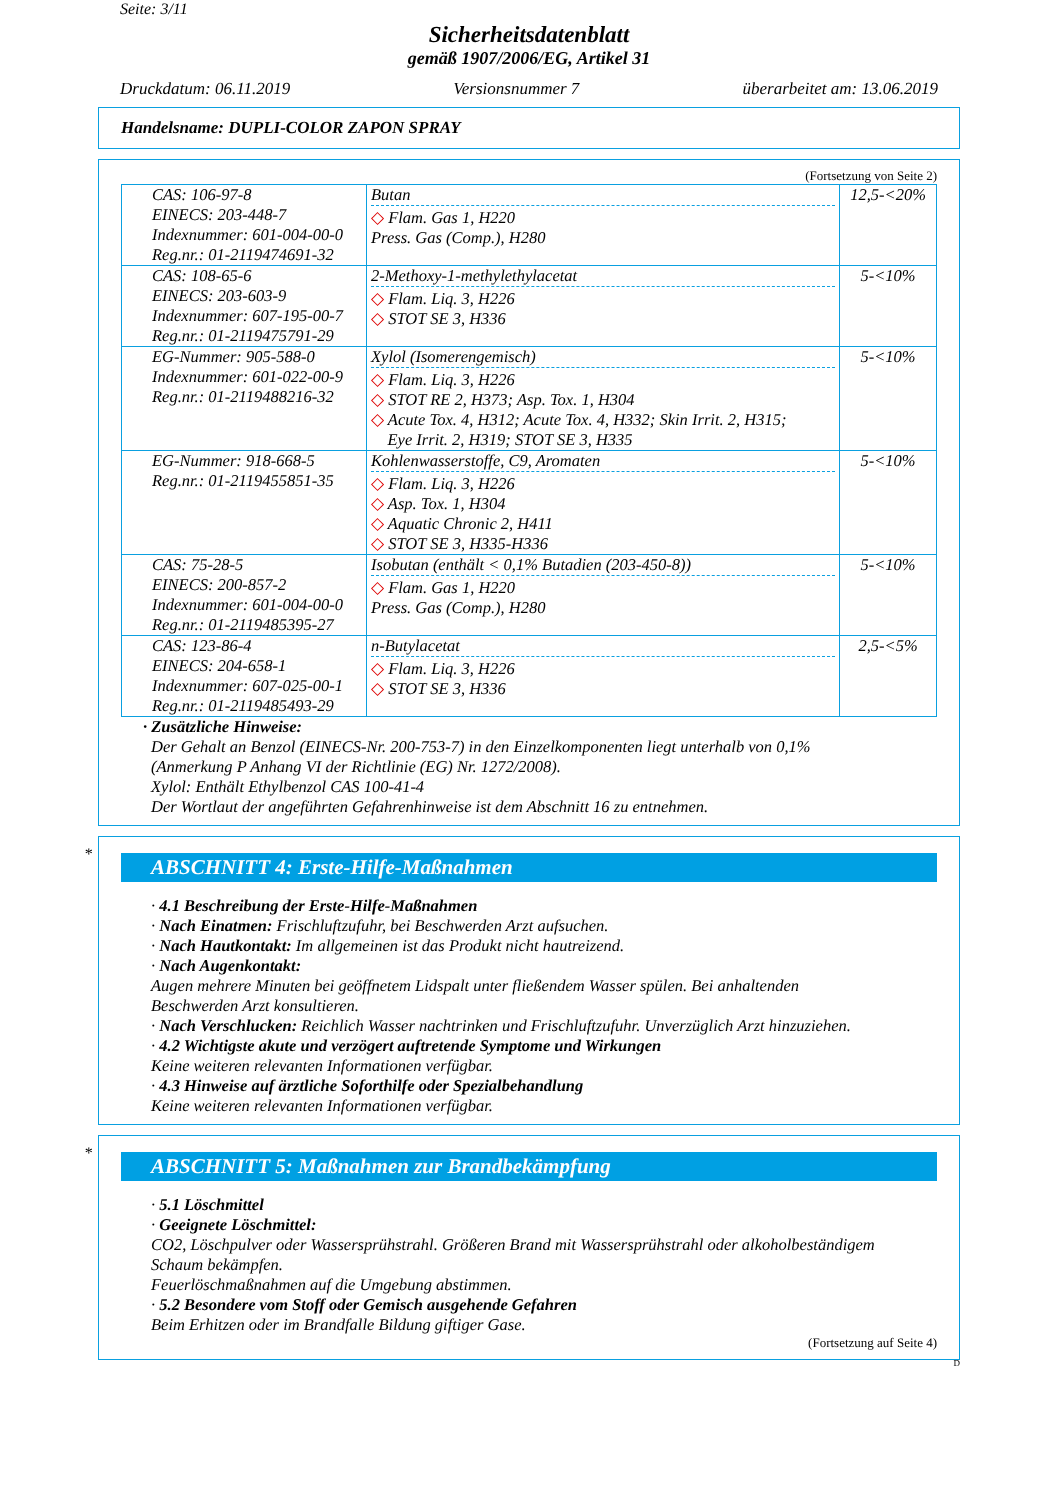Seite: 3/11
Sicherheitsdatenblatt
gemäß 1907/2006/EG, Artikel 31
Druckdatum: 06.11.2019 Versionsnummer 7 überarbeitet am: 13.06.2019
Handelsname: DUPLI-COLOR ZAPON SPRAY
(Fortsetzung von Seite 2)
| CAS: 106-97-8 EINECS: 203-448-7 Indexnummer: 601-004-00-0 Reg.nr.: 01-2119474691-32 | Butan ◇ Flam. Gas 1, H220 Press. Gas (Comp.), H280 | 12,5-<20% |
| CAS: 108-65-6 EINECS: 203-603-9 Indexnummer: 607-195-00-7 Reg.nr.: 01-2119475791-29 | 2-Methoxy-1-methylethylacetat ◇ Flam. Liq. 3, H226 ◇ STOT SE 3, H336 | 5-<10% |
| EG-Nummer: 905-588-0 Indexnummer: 601-022-00-9 Reg.nr.: 01-2119488216-32 | Xylol (Isomerengemisch) ◇ Flam. Liq. 3, H226 ◇ STOT RE 2, H373; Asp. Tox. 1, H304 ◇ Acute Tox. 4, H312; Acute Tox. 4, H332; Skin Irrit. 2, H315; Eye Irrit. 2, H319; STOT SE 3, H335 | 5-<10% |
| EG-Nummer: 918-668-5 Reg.nr.: 01-2119455851-35 | Kohlenwasserstoffe, C9, Aromaten ◇ Flam. Liq. 3, H226 ◇ Asp. Tox. 1, H304 ◇ Aquatic Chronic 2, H411 ◇ STOT SE 3, H335-H336 | 5-<10% |
| CAS: 75-28-5 EINECS: 200-857-2 Indexnummer: 601-004-00-0 Reg.nr.: 01-2119485395-27 | Isobutan (enthält < 0,1% Butadien (203-450-8)) ◇ Flam. Gas 1, H220 Press. Gas (Comp.), H280 | 5-<10% |
| CAS: 123-86-4 EINECS: 204-658-1 Indexnummer: 607-025-00-1 Reg.nr.: 01-2119485493-29 | n-Butylacetat ◇ Flam. Liq. 3, H226 ◇ STOT SE 3, H336 | 2,5-<5% |
· Zusätzliche Hinweise:
Der Gehalt an Benzol (EINECS-Nr. 200-753-7) in den Einzelkomponenten liegt unterhalb von 0,1%
(Anmerkung P Anhang VI der Richtlinie (EG) Nr. 1272/2008).
Xylol: Enthält Ethylbenzol CAS 100-41-4
Der Wortlaut der angeführten Gefahrenhinweise ist dem Abschnitt 16 zu entnehmen.
*
ABSCHNITT 4: Erste-Hilfe-Maßnahmen
· 4.1 Beschreibung der Erste-Hilfe-Maßnahmen
· Nach Einatmen: Frischluftzufuhr, bei Beschwerden Arzt aufsuchen.
· Nach Hautkontakt: Im allgemeinen ist das Produkt nicht hautreizend.
· Nach Augenkontakt:
Augen mehrere Minuten bei geöffnetem Lidspalt unter fließendem Wasser spülen. Bei anhaltenden
Beschwerden Arzt konsultieren.
· Nach Verschlucken: Reichlich Wasser nachtrinken und Frischluftzufuhr. Unverzüglich Arzt hinzuziehen.
· 4.2 Wichtigste akute und verzögert auftretende Symptome und Wirkungen
Keine weiteren relevanten Informationen verfügbar.
· 4.3 Hinweise auf ärztliche Soforthilfe oder Spezialbehandlung
Keine weiteren relevanten Informationen verfügbar.
*
ABSCHNITT 5: Maßnahmen zur Brandbekämpfung
· 5.1 Löschmittel
· Geeignete Löschmittel:
CO2, Löschpulver oder Wassersprühstrahl. Größeren Brand mit Wassersprühstrahl oder alkoholbeständigem
Schaum bekämpfen.
Feuerlöschmaßnahmen auf die Umgebung abstimmen.
· 5.2 Besondere vom Stoff oder Gemisch ausgehende Gefahren
Beim Erhitzen oder im Brandfalle Bildung giftiger Gase.
(Fortsetzung auf Seite 4)
D